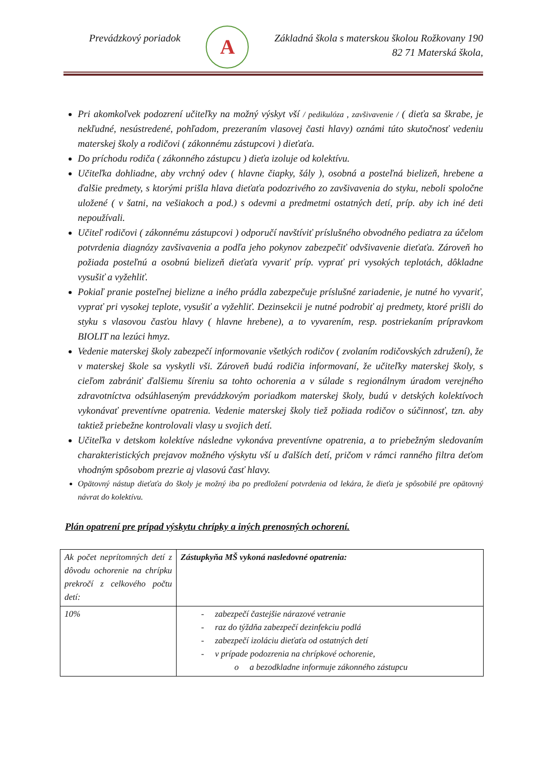Prevádzkový poriadok
A
Základná škola s materskou školou Rožkovany 190
82 71 Materská škola,
Pri akomkoľvek podozrení učiteľky na možný výskyt vší / pedikulóza , zavšivavenie / ( dieťa sa škrabe, je nekľudné, nesústredené, pohľadom, prezeraním vlasovej časti hlavy) oznámi túto skutočnosť vedeniu materskej školy a rodičovi ( zákonnému zástupcovi ) dieťaťa.
Do príchodu rodiča ( zákonného zástupcu ) dieťa izoluje od kolektívu.
Učiteľka dohliadne, aby vrchný odev ( hlavne čiapky, šály ), osobná a posteľná bielizeň, hrebene a ďalšie predmety, s ktorými prišla hlava dieťaťa podozrivého zo zavšivavenia do styku, neboli spoločne uložené ( v šatni, na vešiakoch a pod.) s odevmi a predmetmi ostatných detí, príp. aby ich iné deti nepoužívali.
Učiteľ rodičovi ( zákonnému zástupcovi ) odporučí navštíviť príslušného obvodného pediatra za účelom potvrdenia diagnózy zavšivavenia a podľa jeho pokynov zabezpečiť odvšivavenie dieťaťa. Zároveň ho požiada posteľnú a osobnú bielizeň dieťaťa vyvariť príp. vyprať pri vysokých teplotách, dôkladne vysušiť a vyžehliť.
Pokiaľ pranie posteľnej bielizne a iného prádla zabezpečuje príslušné zariadenie, je nutné ho vyvariť, vyprať pri vysokej teplote, vysušiť a vyžehliť. Dezinsekcii je nutné podrobiť aj predmety, ktoré prišli do styku s vlasovou časťou hlavy ( hlavne hrebene), a to vyvarením, resp. postriekaním prípravkom BIOLIT na lezúci hmyz.
Vedenie materskej školy zabezpečí informovanie všetkých rodičov ( zvolaním rodičovských združení), že v materskej škole sa vyskytli vši. Zároveň budú rodičia informovaní, že učiteľky materskej školy, s cieľom zabrániť ďalšiemu šíreniu sa tohto ochorenia a v súlade s regionálnym úradom verejného zdravotníctva odsúhlaseným prevádzkovým poriadkom materskej školy, budú v detských kolektívoch vykonávať preventívne opatrenia. Vedenie materskej školy tiež požiada rodičov o súčinnosť, tzn. aby taktiež priebežne kontrolovali vlasy u svojich detí.
Učiteľka v detskom kolektíve následne vykonáva preventívne opatrenia, a to priebežným sledovaním charakteristických prejavov možného výskytu vší u ďalších detí, pričom v rámci ranného filtra deťom vhodným spôsobom prezrie aj vlasovú časť hlavy.
Opätovný nástup dieťaťa do školy je možný iba po predložení potvrdenia od lekára, že dieťa je spôsobilé pre opätovný návrat do kolektívu.
Plán opatrení pre prípad výskytu chrípky a iných prenosných ochorení.
| Ak počet neprítomných detí z dôvodu ochorenie na chrípku prekročí z celkového počtu detí: | Zástupkyňa MŠ vykoná nasledovné opatrenia: |
| 10% | - zabezpečí častejšie nárazové vetranie - raz do týždňa zabezpečí dezinfekciu podlá - zabezpečí izoláciu dieťaťa od ostatných detí - v prípade podozrenia na chrípkové ochorenie, o a bezodkladne informuje zákonného zástupcu |